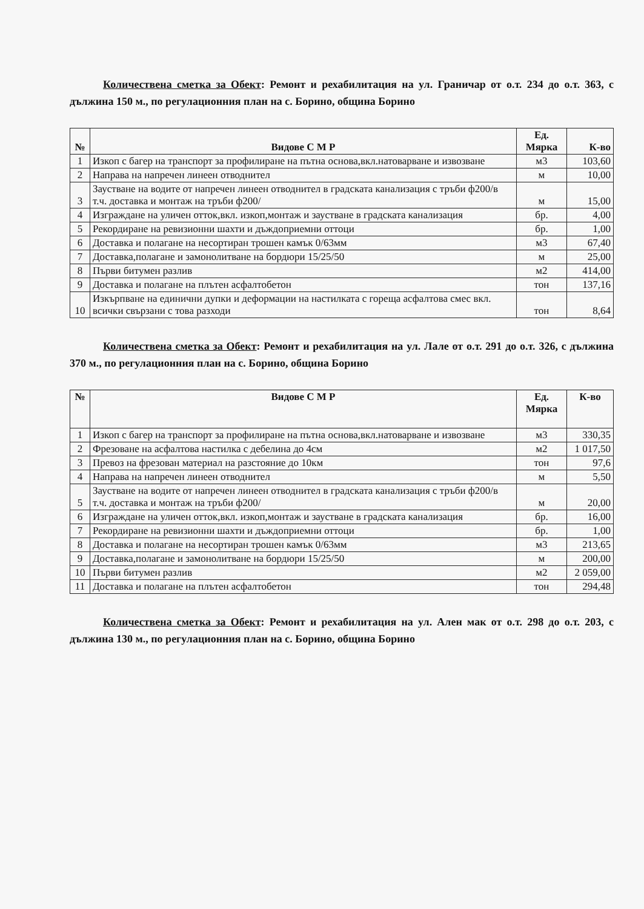Количествена сметка за Обект: Ремонт и рехабилитация на ул. Граничар от о.т. 234 до о.т. 363, с дължина 150 м., по регулационния план на с. Борино, община Борино
| № | Видове С М Р | Ед. Мярка | К-во |
| --- | --- | --- | --- |
| 1 | Изкоп с багер на транспорт за профилиране на пътна основа,вкл.натоварване и извозване | м3 | 103,60 |
| 2 | Направа на напречен линеен отводнител | м | 10,00 |
| 3 | Заустване на водите от напречен линеен отводнител в градската канализация с тръби ф200/в т.ч. доставка и монтаж на тръби ф200/ | м | 15,00 |
| 4 | Изграждане на уличен отток,вкл. изкоп,монтаж и заустване в градската канализация | бр. | 4,00 |
| 5 | Рекордиране на ревизионни шахти и дъждоприемни оттоци | бр. | 1,00 |
| 6 | Доставка и полагане на несортиран трошен камък 0/63мм | м3 | 67,40 |
| 7 | Доставка,полагане и замонолитване на бордюри 15/25/50 | м | 25,00 |
| 8 | Първи битумен разлив | м2 | 414,00 |
| 9 | Доставка и полагане на плътен асфалтобетон | тон | 137,16 |
| 10 | Изкърпване на единични дупки и деформации на настилката с гореща асфалтова смес вкл. всички свързани с това разходи | тон | 8,64 |
Количествена сметка за Обект: Ремонт и рехабилитация на ул. Лале от о.т. 291 до о.т. 326, с дължина 370 м., по регулационния план на с. Борино, община Борино
| № | Видове С М Р | Ед. Мярка | К-во |
| --- | --- | --- | --- |
| 1 | Изкоп с багер на транспорт за профилиране на пътна основа,вкл.натоварване и извозване | м3 | 330,35 |
| 2 | Фрезоване на асфалтова настилка с дебелина до 4см | м2 | 1 017,50 |
| 3 | Превоз на фрезован материал на разстояние до 10км | тон | 97,6 |
| 4 | Направа на напречен линеен отводнител | м | 5,50 |
| 5 | Заустване на водите от напречен линеен отводнител в градската канализация с тръби ф200/в т.ч. доставка и монтаж на тръби ф200/ | м | 20,00 |
| 6 | Изграждане на уличен отток,вкл. изкоп,монтаж и заустване в градската канализация | бр. | 16,00 |
| 7 | Рекордиране на ревизионни шахти и дъждоприемни оттоци | бр. | 1,00 |
| 8 | Доставка и полагане на несортиран трошен камък 0/63мм | м3 | 213,65 |
| 9 | Доставка,полагане и замонолитване на бордюри 15/25/50 | м | 200,00 |
| 10 | Първи битумен разлив | м2 | 2 059,00 |
| 11 | Доставка и полагане на плътен асфалтобетон | тон | 294,48 |
Количествена сметка за Обект: Ремонт и рехабилитация на ул. Ален мак от о.т. 298 до о.т. 203, с дължина 130 м., по регулационния план на с. Борино, община Борино